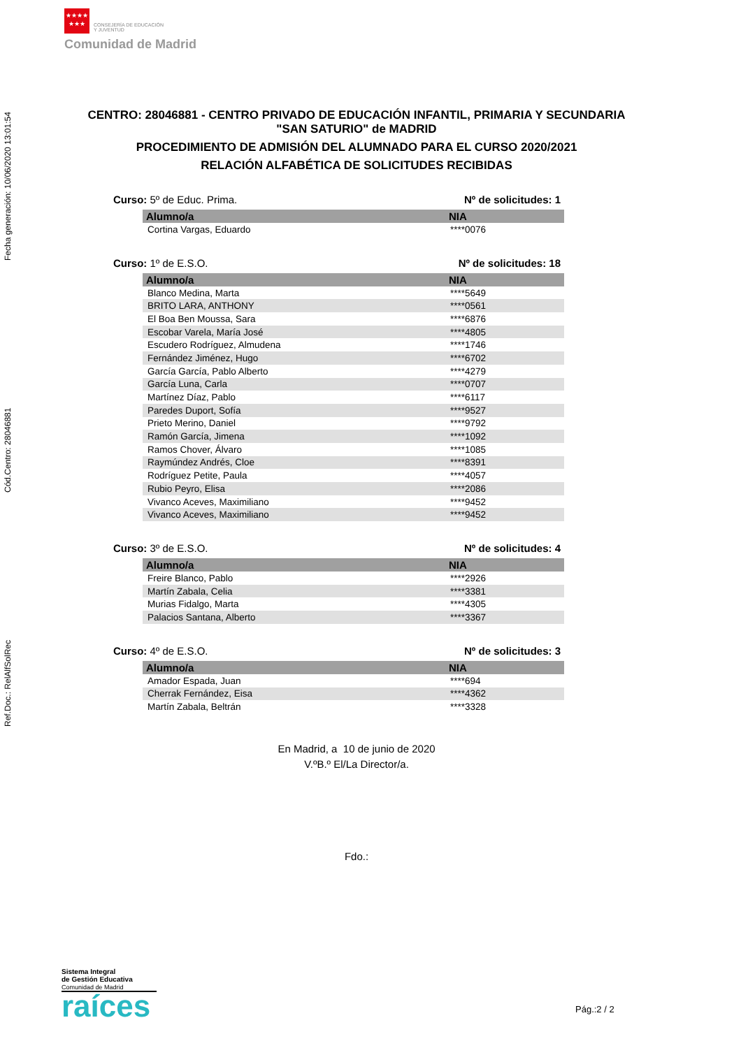★★★★
★★★ CONSEJERÍA DE EDUCACIÓN
Y JUVENTUD
Comunidad de Madrid
Ref.Doc.: RelAlfSolRec Cód.Centro: 28046881 Fecha generación: 10/06/2020 13:01:54
CENTRO: 28046881 - CENTRO PRIVADO DE EDUCACIÓN INFANTIL, PRIMARIA Y SECUNDARIA
"SAN SATURIO" de MADRID
PROCEDIMIENTO DE ADMISIÓN DEL ALUMNADO PARA EL CURSO 2020/2021
RELACIÓN ALFABÉTICA DE SOLICITUDES RECIBIDAS
Curso: 5º de Educ. Prima. Nº de solicitudes: 1
| Alumno/a | NIA |
| --- | --- |
| Cortina Vargas, Eduardo | ****0076 |
Curso: 1º de E.S.O. Nº de solicitudes: 18
| Alumno/a | NIA |
| --- | --- |
| Blanco Medina, Marta | ****5649 |
| BRITO LARA, ANTHONY | ****0561 |
| El Boa Ben Moussa, Sara | ****6876 |
| Escobar Varela, María José | ****4805 |
| Escudero Rodríguez, Almudena | ****1746 |
| Fernández Jiménez, Hugo | ****6702 |
| García García, Pablo Alberto | ****4279 |
| García Luna, Carla | ****0707 |
| Martínez Díaz, Pablo | ****6117 |
| Paredes Duport, Sofía | ****9527 |
| Prieto Merino, Daniel | ****9792 |
| Ramón García, Jimena | ****1092 |
| Ramos Chover, Álvaro | ****1085 |
| Raymúndez Andrés, Cloe | ****8391 |
| Rodríguez Petite, Paula | ****4057 |
| Rubio Peyro, Elisa | ****2086 |
| Vivanco Aceves, Maximiliano | ****9452 |
| Vivanco Aceves, Maximiliano | ****9452 |
Curso: 3º de E.S.O. Nº de solicitudes: 4
| Alumno/a | NIA |
| --- | --- |
| Freire Blanco, Pablo | ****2926 |
| Martín Zabala, Celia | ****3381 |
| Murias Fidalgo, Marta | ****4305 |
| Palacios Santana, Alberto | ****3367 |
Curso: 4º de E.S.O. Nº de solicitudes: 3
| Alumno/a | NIA |
| --- | --- |
| Amador Espada, Juan | ****694 |
| Cherrak Fernández, Eisa | ****4362 |
| Martín Zabala, Beltrán | ****3328 |
En Madrid, a 10 de junio de 2020
V.ºB.º El/La Director/a.
Fdo.:
Sistema Integral
de Gestión Educativa
Comunidad de Madrid
raíces
Pág.:2 / 2